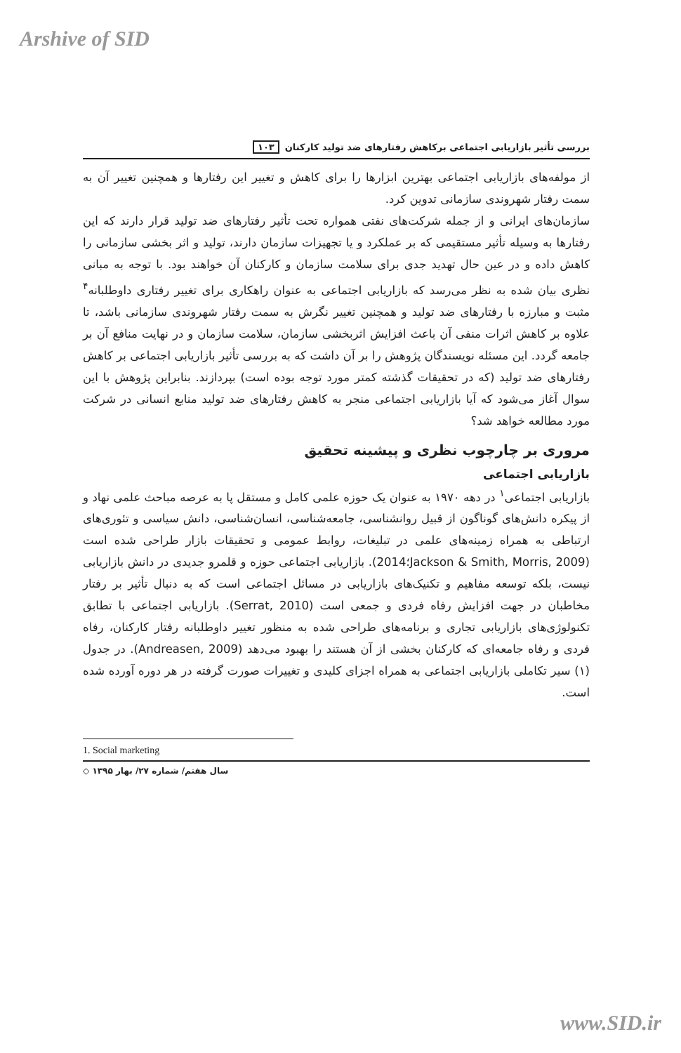Arshive of SID
بررسی تأثیر بازاریابی اجتماعی برکاهش رفتارهای ضد تولید کارکنان ۱۰۳
از مولفه‌های بازاریابی اجتماعی بهترین ابزارها را برای کاهش و تغییر این رفتارها و همچنین تغییر آن به سمت رفتار شهروندی سازمانی تدوین کرد.
سازمان‌های ایرانی و از جمله شرکت‌های نفتی همواره تحت تأثیر رفتارهای ضد تولید قرار دارند که این رفتارها به وسیله تأثیر مستقیمی که بر عملکرد و یا تجهیزات سازمان دارند، تولید و اثر بخشی سازمانی را کاهش داده و در عین حال تهدید جدی برای سلامت سازمان و کارکنان آن خواهند بود. با توجه به مبانی نظری بیان شده به نظر می‌رسد که بازاریابی اجتماعی به عنوان راهکاری برای تغییر رفتاری داوطلبانه<sup>۴</sup> مثبت و مبارزه با رفتارهای ضد تولید و همچنین تغییر نگرش به سمت رفتار شهروندی سازمانی باشد، تا علاوه بر کاهش اثرات منفی آن باعث افزایش اثربخشی سازمان، سلامت سازمان و در نهایت منافع آن بر جامعه گردد. این مسئله نویسندگان پژوهش را بر آن داشت که به بررسی تأثیر بازاریابی اجتماعی بر کاهش رفتارهای ضد تولید (که در تحقیقات گذشته کمتر مورد توجه بوده است) بپردازند. بنابراین پژوهش با این سوال آغاز می‌شود که آیا بازاریابی اجتماعی منجر به کاهش رفتارهای ضد تولید منابع انسانی در شرکت مورد مطالعه خواهد شد؟
مروری بر چارچوب نظری و پیشینه تحقیق
بازاریابی اجتماعی
بازاریابی اجتماعی<sup>۱</sup> در دهه ۱۹۷۰ به عنوان یک حوزه علمی کامل و مستقل پا به عرصه مباحث علمی نهاد و از پیکره دانش‌های گوناگون از قبیل روانشناسی، جامعه‌شناسی، انسان‌شناسی، دانش سیاسی و تئوری‌های ارتباطی به همراه زمینه‌های علمی در تبلیغات، روابط عمومی و تحقیقات بازار طراحی شده است (Jackson & Smith, Morris, 2009؛2014). بازاریابی اجتماعی حوزه و قلمرو جدیدی در دانش بازاریابی نیست، بلکه توسعه مفاهیم و تکنیک‌های بازاریابی در مسائل اجتماعی است که به دنبال تأثیر بر رفتار مخاطبان در جهت افزایش رفاه فردی و جمعی است (Serrat, 2010). بازاریابی اجتماعی با تطابق تکنولوژی‌های بازاریابی تجاری و برنامه‌های طراحی شده به منظور تغییر داوطلبانه رفتار کارکنان، رفاه فردی و رفاه جامعه‌ای که کارکنان بخشی از آن هستند را بهبود می‌دهد (Andreasen, 2009). در جدول (۱) سیر تکاملی بازاریابی اجتماعی به همراه اجزای کلیدی و تغییرات صورت گرفته در هر دوره آورده شده است.
1. Social marketing
سال هفتم/ شماره ۲۷/ بهار ۱۳۹۵ ◇
www.SID.ir